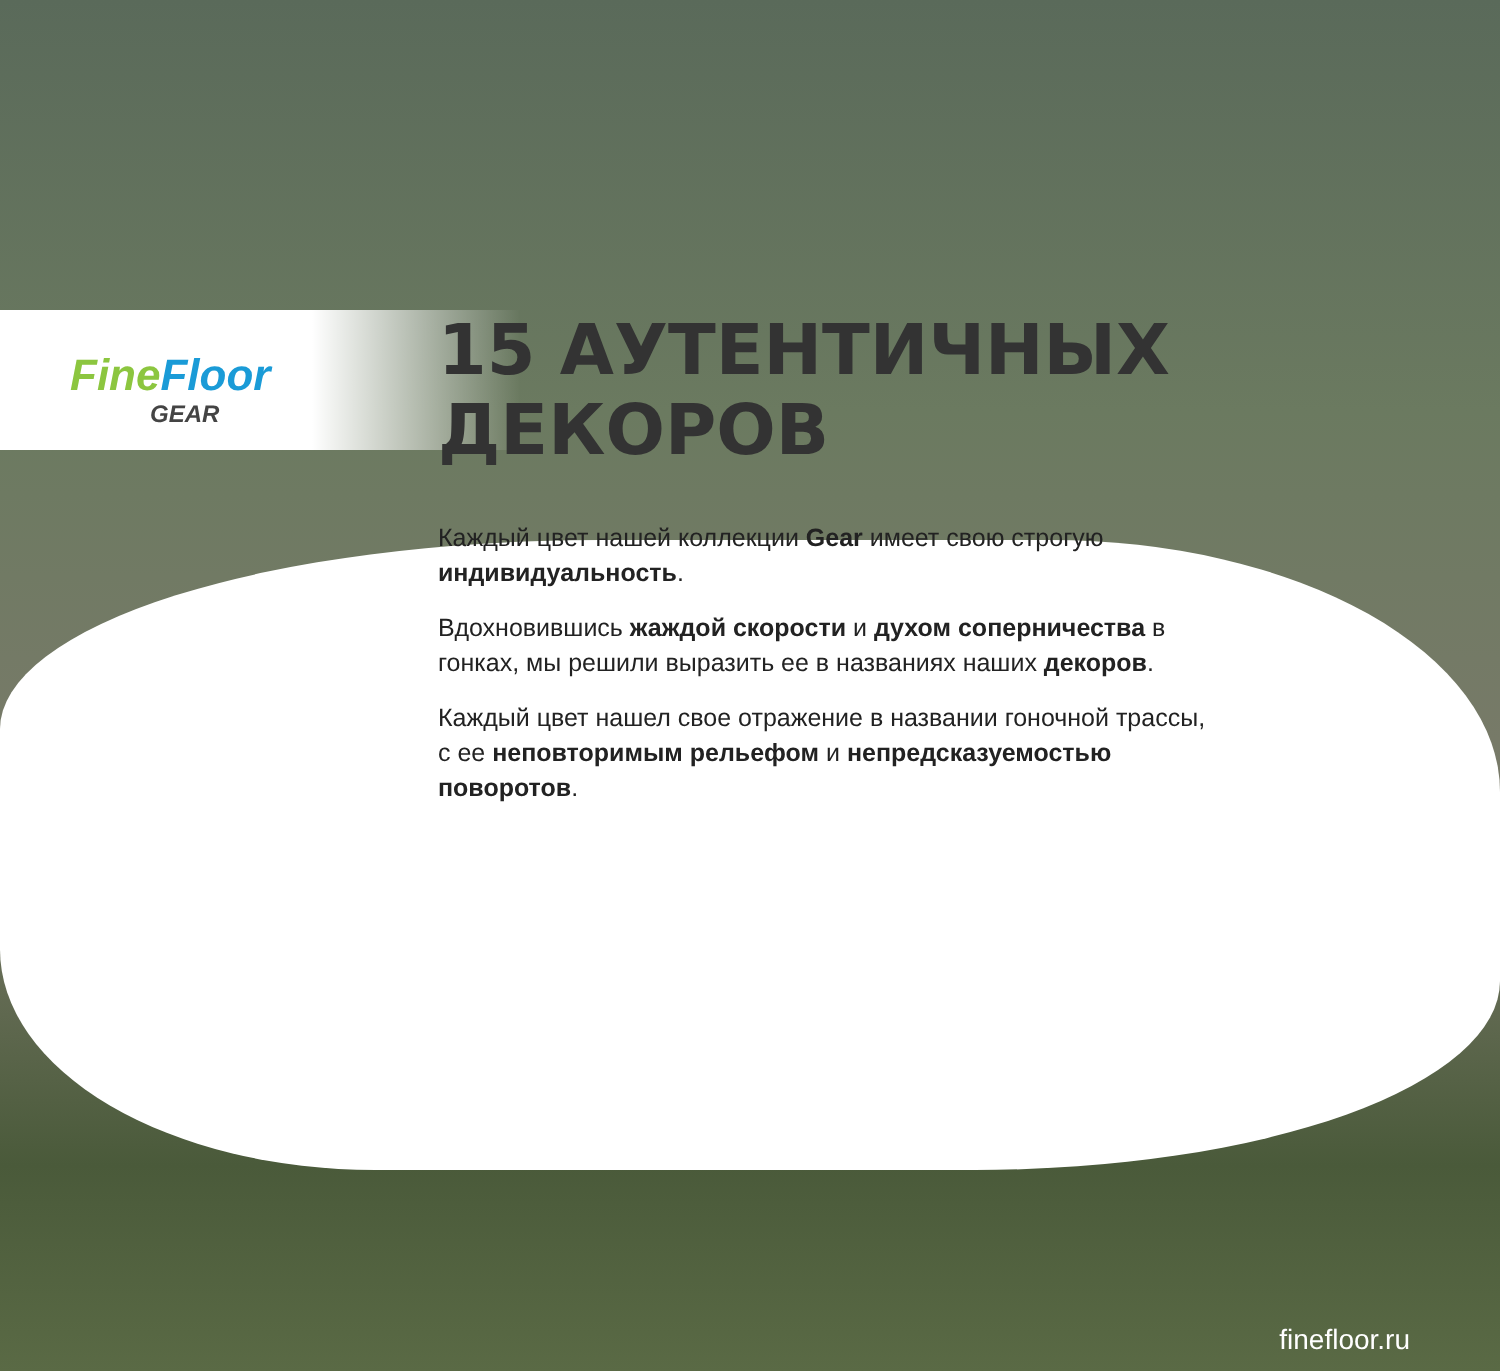Fine Floor
GEAR
15 АУТЕНТИЧНЫХ ДЕКОРОВ
Каждый цвет нашей коллекции Gear имеет свою строгую индивидуальность.
Вдохновившись жаждой скорости и духом соперничества в гонках, мы решили выразить ее в названиях наших декоров.
Каждый цвет нашел свое отражение в названии гоночной трассы, с ее неповторимым рельефом и непредсказуемостью поворотов.
finefloor.ru